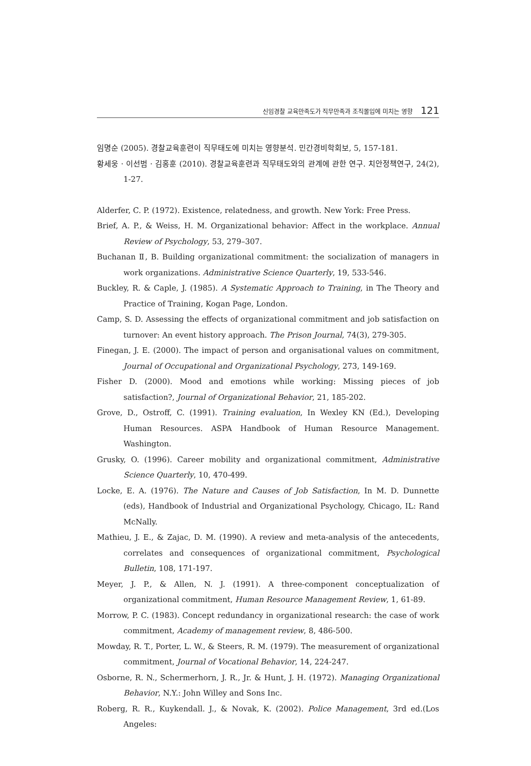신임경찰 교육만족도가 직무만족과 조직몰입에 미치는 영향 121
임명순 (2005). 경찰교육훈련이 직무태도에 미치는 영향분석. 민간경비학회보, 5, 157-181.
황세웅 · 이선범 · 김홍훈 (2010). 경찰교육훈련과 직무태도와의 관계에 관한 연구. 치안정책연구, 24(2), 1-27.
Alderfer, C. P. (1972). Existence, relatedness, and growth. New York: Free Press.
Brief, A. P., & Weiss, H. M. Organizational behavior: Affect in the workplace. Annual Review of Psychology, 53, 279–307.
Buchanan Ⅱ, B. Building organizational commitment: the socialization of managers in work organizations. Administrative Science Quarterly, 19, 533-546.
Buckley, R. & Caple, J. (1985). A Systematic Approach to Training, in The Theory and Practice of Training, Kogan Page, London.
Camp, S. D. Assessing the effects of organizational commitment and job satisfaction on turnover: An event history approach. The Prison Journal, 74(3), 279-305.
Finegan, J. E. (2000). The impact of person and organisational values on commitment, Journal of Occupational and Organizational Psychology, 273, 149-169.
Fisher D. (2000). Mood and emotions while working: Missing pieces of job satisfaction?, Journal of Organizational Behavior, 21, 185-202.
Grove, D., Ostroff, C. (1991). Training evaluation, In Wexley KN (Ed.), Developing Human Resources. ASPA Handbook of Human Resource Management. Washington.
Grusky, O. (1996). Career mobility and organizational commitment, Administrative Science Quarterly, 10, 470-499.
Locke, E. A. (1976). The Nature and Causes of Job Satisfaction, In M. D. Dunnette (eds), Handbook of Industrial and Organizational Psychology, Chicago, IL: Rand McNally.
Mathieu, J. E., & Zajac, D. M. (1990). A review and meta-analysis of the antecedents, correlates and consequences of organizational commitment, Psychological Bulletin, 108, 171-197.
Meyer, J. P., & Allen, N. J. (1991). A three-component conceptualization of organizational commitment, Human Resource Management Review, 1, 61-89.
Morrow, P. C. (1983). Concept redundancy in organizational research: the case of work commitment, Academy of management review, 8, 486-500.
Mowday, R. T., Porter, L. W., & Steers, R. M. (1979). The measurement of organizational commitment, Journal of Vocational Behavior, 14, 224-247.
Osborne, R. N., Schermerhorn, J. R., Jr. & Hunt, J. H. (1972). Managing Organizational Behavior, N.Y.: John Willey and Sons Inc.
Roberg, R. R., Kuykendall. J., & Novak, K. (2002). Police Management, 3rd ed.(Los Angeles: